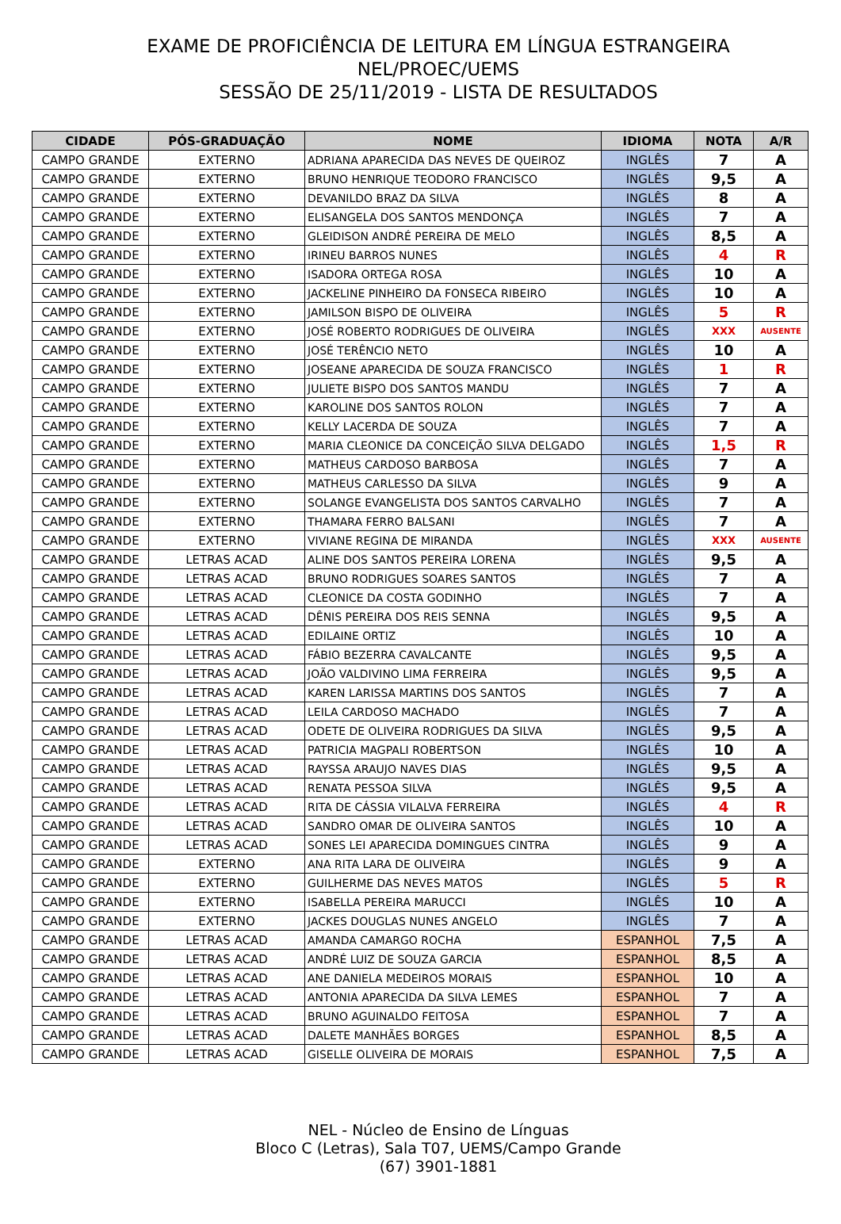EXAME DE PROFICIÊNCIA DE LEITURA EM LÍNGUA ESTRANGEIRA
NEL/PROEC/UEMS
SESSÃO DE 25/11/2019 - LISTA DE RESULTADOS
| CIDADE | PÓS-GRADUAÇÃO | NOME | IDIOMA | NOTA | A/R |
| --- | --- | --- | --- | --- | --- |
| CAMPO GRANDE | EXTERNO | ADRIANA APARECIDA DAS NEVES DE QUEIROZ | INGLÊS | 7 | A |
| CAMPO GRANDE | EXTERNO | BRUNO HENRIQUE TEODORO FRANCISCO | INGLÊS | 9,5 | A |
| CAMPO GRANDE | EXTERNO | DEVANILDO BRAZ DA SILVA | INGLÊS | 8 | A |
| CAMPO GRANDE | EXTERNO | ELISANGELA DOS SANTOS MENDONÇA | INGLÊS | 7 | A |
| CAMPO GRANDE | EXTERNO | GLEIDISON ANDRÉ PEREIRA DE MELO | INGLÊS | 8,5 | A |
| CAMPO GRANDE | EXTERNO | IRINEU BARROS NUNES | INGLÊS | 4 | R |
| CAMPO GRANDE | EXTERNO | ISADORA ORTEGA ROSA | INGLÊS | 10 | A |
| CAMPO GRANDE | EXTERNO | JACKELINE PINHEIRO DA FONSECA RIBEIRO | INGLÊS | 10 | A |
| CAMPO GRANDE | EXTERNO | JAMILSON BISPO DE OLIVEIRA | INGLÊS | 5 | R |
| CAMPO GRANDE | EXTERNO | JOSÉ ROBERTO RODRIGUES DE OLIVEIRA | INGLÊS | XXX | AUSENTE |
| CAMPO GRANDE | EXTERNO | JOSÉ TERÊNCIO NETO | INGLÊS | 10 | A |
| CAMPO GRANDE | EXTERNO | JOSEANE APARECIDA DE SOUZA FRANCISCO | INGLÊS | 1 | R |
| CAMPO GRANDE | EXTERNO | JULIETE BISPO DOS SANTOS MANDU | INGLÊS | 7 | A |
| CAMPO GRANDE | EXTERNO | KAROLINE DOS SANTOS ROLON | INGLÊS | 7 | A |
| CAMPO GRANDE | EXTERNO | KELLY LACERDA DE SOUZA | INGLÊS | 7 | A |
| CAMPO GRANDE | EXTERNO | MARIA CLEONICE DA CONCEIÇÃO SILVA DELGADO | INGLÊS | 1,5 | R |
| CAMPO GRANDE | EXTERNO | MATHEUS CARDOSO BARBOSA | INGLÊS | 7 | A |
| CAMPO GRANDE | EXTERNO | MATHEUS CARLESSO DA SILVA | INGLÊS | 9 | A |
| CAMPO GRANDE | EXTERNO | SOLANGE EVANGELISTA DOS SANTOS CARVALHO | INGLÊS | 7 | A |
| CAMPO GRANDE | EXTERNO | THAMARA FERRO BALSANI | INGLÊS | 7 | A |
| CAMPO GRANDE | EXTERNO | VIVIANE REGINA DE MIRANDA | INGLÊS | XXX | AUSENTE |
| CAMPO GRANDE | LETRAS ACAD | ALINE DOS SANTOS PEREIRA LORENA | INGLÊS | 9,5 | A |
| CAMPO GRANDE | LETRAS ACAD | BRUNO RODRIGUES SOARES SANTOS | INGLÊS | 7 | A |
| CAMPO GRANDE | LETRAS ACAD | CLEONICE DA COSTA GODINHO | INGLÊS | 7 | A |
| CAMPO GRANDE | LETRAS ACAD | DÊNIS PEREIRA DOS REIS SENNA | INGLÊS | 9,5 | A |
| CAMPO GRANDE | LETRAS ACAD | EDILAINE ORTIZ | INGLÊS | 10 | A |
| CAMPO GRANDE | LETRAS ACAD | FÁBIO BEZERRA CAVALCANTE | INGLÊS | 9,5 | A |
| CAMPO GRANDE | LETRAS ACAD | JOÃO VALDIVINO LIMA FERREIRA | INGLÊS | 9,5 | A |
| CAMPO GRANDE | LETRAS ACAD | KAREN LARISSA MARTINS DOS SANTOS | INGLÊS | 7 | A |
| CAMPO GRANDE | LETRAS ACAD | LEILA CARDOSO MACHADO | INGLÊS | 7 | A |
| CAMPO GRANDE | LETRAS ACAD | ODETE DE OLIVEIRA RODRIGUES DA SILVA | INGLÊS | 9,5 | A |
| CAMPO GRANDE | LETRAS ACAD | PATRICIA MAGPALI ROBERTSON | INGLÊS | 10 | A |
| CAMPO GRANDE | LETRAS ACAD | RAYSSA ARAUJO NAVES DIAS | INGLÊS | 9,5 | A |
| CAMPO GRANDE | LETRAS ACAD | RENATA PESSOA SILVA | INGLÊS | 9,5 | A |
| CAMPO GRANDE | LETRAS ACAD | RITA DE CÁSSIA VILALVA FERREIRA | INGLÊS | 4 | R |
| CAMPO GRANDE | LETRAS ACAD | SANDRO OMAR DE OLIVEIRA SANTOS | INGLÊS | 10 | A |
| CAMPO GRANDE | LETRAS ACAD | SONES LEI APARECIDA DOMINGUES CINTRA | INGLÊS | 9 | A |
| CAMPO GRANDE | EXTERNO | ANA RITA LARA DE OLIVEIRA | INGLÊS | 9 | A |
| CAMPO GRANDE | EXTERNO | GUILHERME DAS NEVES MATOS | INGLÊS | 5 | R |
| CAMPO GRANDE | EXTERNO | ISABELLA PEREIRA MARUCCI | INGLÊS | 10 | A |
| CAMPO GRANDE | EXTERNO | JACKES DOUGLAS NUNES ANGELO | INGLÊS | 7 | A |
| CAMPO GRANDE | LETRAS ACAD | AMANDA CAMARGO ROCHA | ESPANHOL | 7,5 | A |
| CAMPO GRANDE | LETRAS ACAD | ANDRÉ LUIZ DE SOUZA GARCIA | ESPANHOL | 8,5 | A |
| CAMPO GRANDE | LETRAS ACAD | ANE DANIELA MEDEIROS MORAIS | ESPANHOL | 10 | A |
| CAMPO GRANDE | LETRAS ACAD | ANTONIA APARECIDA DA SILVA LEMES | ESPANHOL | 7 | A |
| CAMPO GRANDE | LETRAS ACAD | BRUNO AGUINALDO FEITOSA | ESPANHOL | 7 | A |
| CAMPO GRANDE | LETRAS ACAD | DALETE MANHÃES BORGES | ESPANHOL | 8,5 | A |
| CAMPO GRANDE | LETRAS ACAD | GISELLE OLIVEIRA DE MORAIS | ESPANHOL | 7,5 | A |
NEL - Núcleo de Ensino de Línguas
Bloco C (Letras), Sala T07, UEMS/Campo Grande
(67) 3901-1881